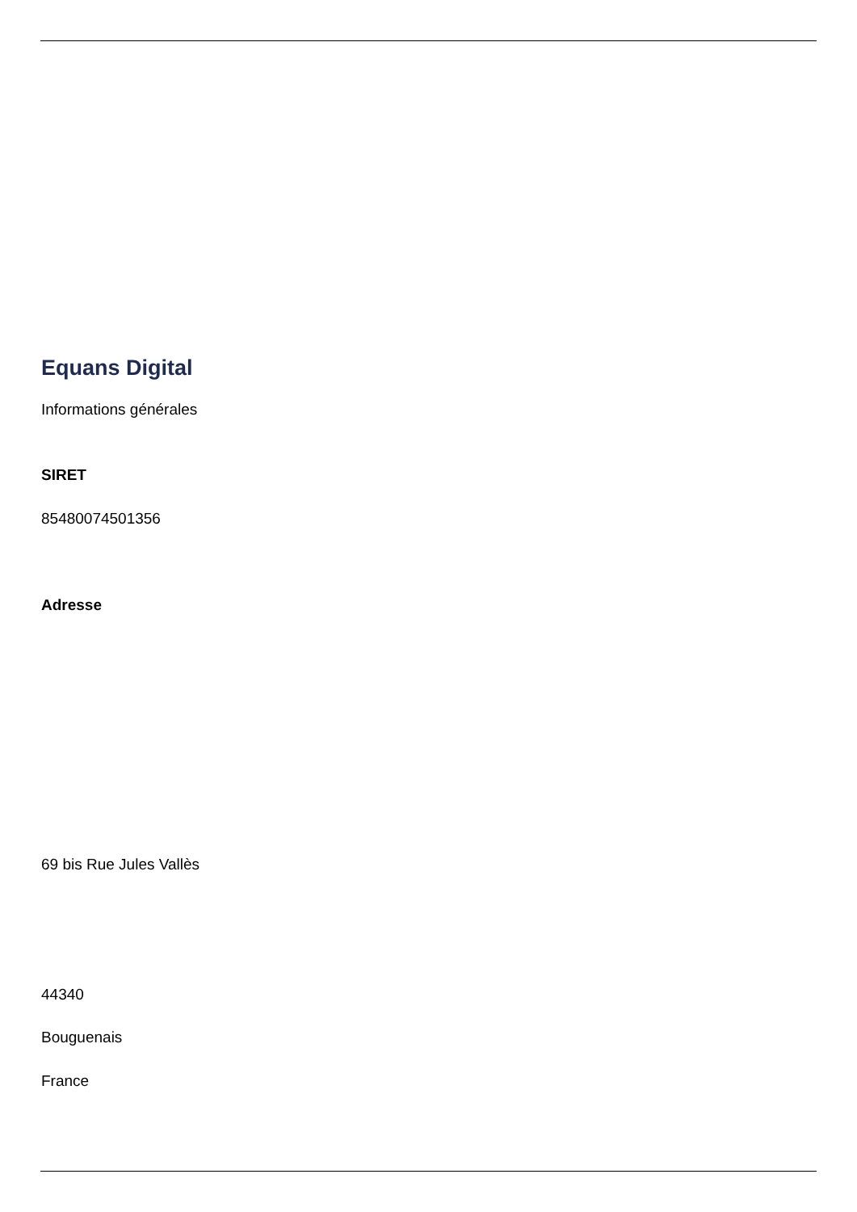Equans Digital
Informations générales
SIRET
85480074501356
Adresse
69 bis Rue Jules Vallès
44340
Bouguenais
France